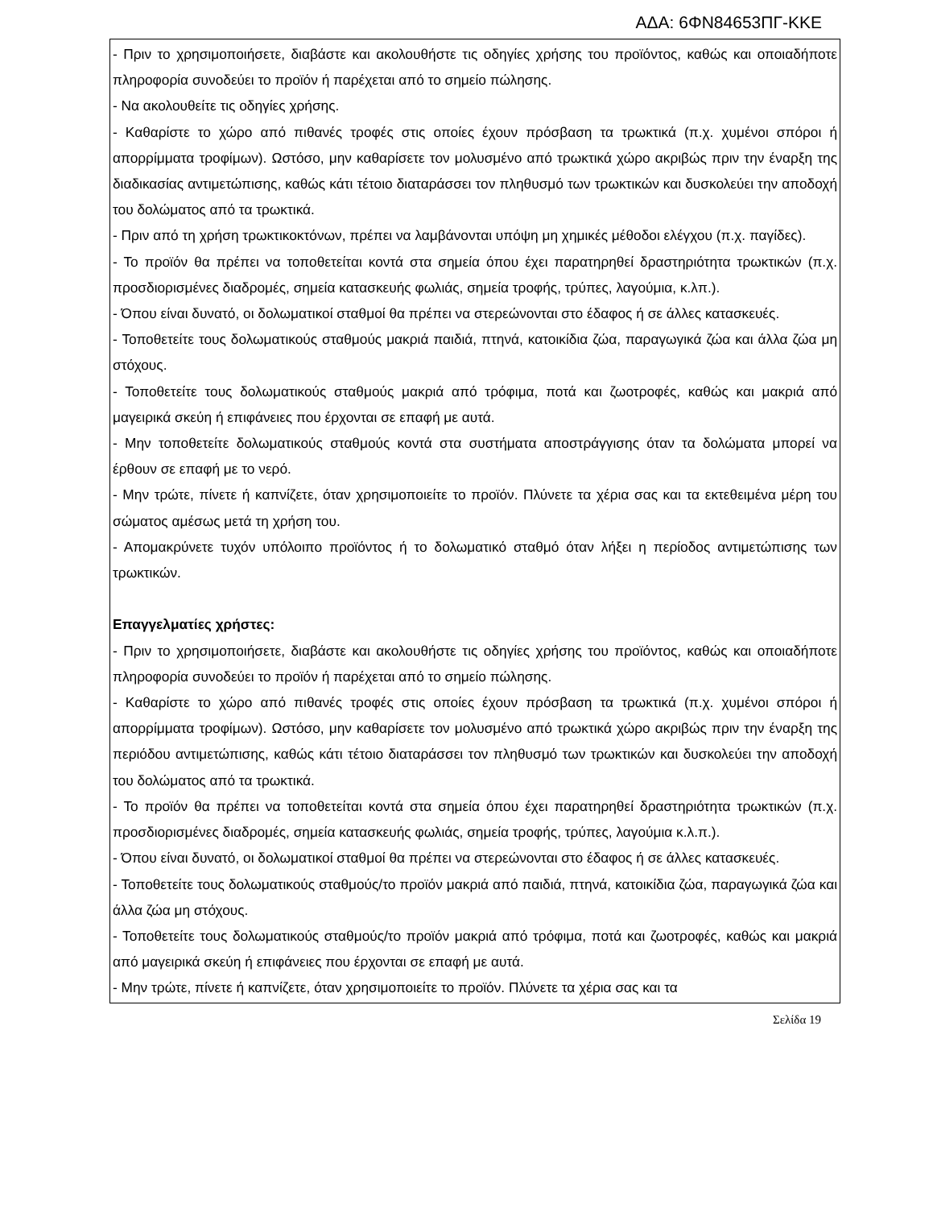ΑΔΑ: 6ΦΝ84653ΠΓ-ΚΚΕ
| - Πριν το χρησιμοποιήσετε, διαβάστε και ακολουθήστε τις οδηγίες χρήσης του προϊόντος, καθώς και οποιαδήποτε πληροφορία συνοδεύει το προϊόν ή παρέχεται από το σημείο πώλησης. - Να ακολουθείτε τις οδηγίες χρήσης. - Καθαρίστε το χώρο από πιθανές τροφές στις οποίες έχουν πρόσβαση τα τρωκτικά (π.χ. χυμένοι σπόροι ή απορρίμματα τροφίμων). Ωστόσο, μην καθαρίσετε τον μολυσμένο από τρωκτικά χώρο ακριβώς πριν την έναρξη της διαδικασίας αντιμετώπισης, καθώς κάτι τέτοιο διαταράσσει τον πληθυσμό των τρωκτικών και δυσκολεύει την αποδοχή του δολώματος από τα τρωκτικά. - Πριν από τη χρήση τρωκτικοκτόνων, πρέπει να λαμβάνονται υπόψη μη χημικές μέθοδοι ελέγχου (π.χ. παγίδες). - Το προϊόν θα πρέπει να τοποθετείται κοντά στα σημεία όπου έχει παρατηρηθεί δραστηριότητα τρωκτικών (π.χ. προσδιορισμένες διαδρομές, σημεία κατασκευής φωλιάς, σημεία τροφής, τρύπες, λαγούμια, κ.λπ.). - Όπου είναι δυνατό, οι δολωματικοί σταθμοί θα πρέπει να στερεώνονται στο έδαφος ή σε άλλες κατασκευές. - Τοποθετείτε τους δολωματικούς σταθμούς μακριά παιδιά, πτηνά, κατοικίδια ζώα, παραγωγικά ζώα και άλλα ζώα μη στόχους. - Τοποθετείτε τους δολωματικούς σταθμούς μακριά από τρόφιμα, ποτά και ζωοτροφές, καθώς και μακριά από μαγειρικά σκεύη ή επιφάνειες που έρχονται σε επαφή με αυτά. - Μην τοποθετείτε δολωματικούς σταθμούς κοντά στα συστήματα αποστράγγισης όταν τα δολώματα μπορεί να έρθουν σε επαφή με το νερό. - Μην τρώτε, πίνετε ή καπνίζετε, όταν χρησιμοποιείτε το προϊόν. Πλύνετε τα χέρια σας και τα εκτεθειμένα μέρη του σώματος αμέσως μετά τη χρήση του. - Απομακρύνετε τυχόν υπόλοιπο προϊόντος ή το δολωματικό σταθμό όταν λήξει η περίοδος αντιμετώπισης των τρωκτικών. Επαγγελματίες χρήστες: - Πριν το χρησιμοποιήσετε, διαβάστε και ακολουθήστε τις οδηγίες χρήσης του προϊόντος, καθώς και οποιαδήποτε πληροφορία συνοδεύει το προϊόν ή παρέχεται από το σημείο πώλησης. - Καθαρίστε το χώρο από πιθανές τροφές στις οποίες έχουν πρόσβαση τα τρωκτικά (π.χ. χυμένοι σπόροι ή απορρίμματα τροφίμων). Ωστόσο, μην καθαρίσετε τον μολυσμένο από τρωκτικά χώρο ακριβώς πριν την έναρξη της περιόδου αντιμετώπισης, καθώς κάτι τέτοιο διαταράσσει τον πληθυσμό των τρωκτικών και δυσκολεύει την αποδοχή του δολώματος από τα τρωκτικά. - Το προϊόν θα πρέπει να τοποθετείται κοντά στα σημεία όπου έχει παρατηρηθεί δραστηριότητα τρωκτικών (π.χ. προσδιορισμένες διαδρομές, σημεία κατασκευής φωλιάς, σημεία τροφής, τρύπες, λαγούμια κ.λ.π.). - Όπου είναι δυνατό, οι δολωματικοί σταθμοί θα πρέπει να στερεώνονται στο έδαφος ή σε άλλες κατασκευές. - Τοποθετείτε τους δολωματικούς σταθμούς/το προϊόν μακριά από παιδιά, πτηνά, κατοικίδια ζώα, παραγωγικά ζώα και άλλα ζώα μη στόχους. - Τοποθετείτε τους δολωματικούς σταθμούς/το προϊόν μακριά από τρόφιμα, ποτά και ζωοτροφές, καθώς και μακριά από μαγειρικά σκεύη ή επιφάνειες που έρχονται σε επαφή με αυτά. - Μην τρώτε, πίνετε ή καπνίζετε, όταν χρησιμοποιείτε το προϊόν. Πλύνετε τα χέρια σας και τα |
Σελίδα 19